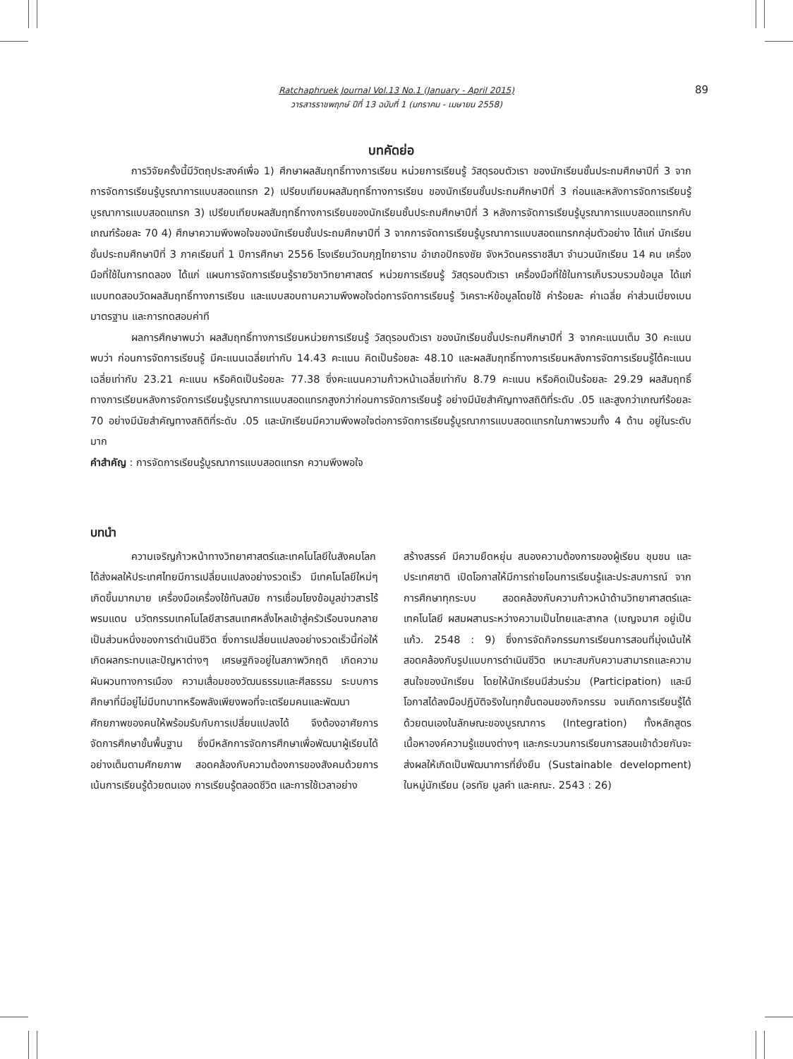89
Ratchaphruek Journal Vol.13 No.1 (January - April 2015)
วารสารราชพฤกษ์ ปีที่ 13 ฉบับที่ 1 (มกราคม - เมษายน 2558)
บทคัดย่อ
การวิจัยครั้งนี้มีวัตถุประสงค์เพื่อ 1) ศึกษาผลสัมฤทธิ์ทางการเรียน หน่วยการเรียนรู้ วัสดุรอบตัวเรา ของนักเรียนชั้นประถมศึกษาปีที่ 3 จากการจัดการเรียนรู้บูรณาการแบบสอดแทรก 2) เปรียบเทียบผลสัมฤทธิ์ทางการเรียน ของนักเรียนชั้นประถมศึกษาปีที่ 3 ก่อนและหลังการจัดการเรียนรู้บูรณาการแบบสอดแทรก 3) เปรียบเทียบผลสัมฤทธิ์ทางการเรียนของนักเรียนชั้นประถมศึกษาปีที่ 3 หลังการจัดการเรียนรู้บูรณาการแบบสอดแทรกกับเกณฑ์ร้อยละ 70 4) ศึกษาความพึงพอใจของนักเรียนชั้นประถมศึกษาปีที่ 3 จากการจัดการเรียนรู้บูรณาการแบบสอดแทรกกลุ่มตัวอย่าง ได้แก่ นักเรียนชั้นประถมศึกษาปีที่ 3 ภาคเรียนที่ 1 ปีการศึกษา 2556 โรงเรียนวัดมกุฎไทยาราม อำเภอปักธงชัย จังหวัดนครราชสีมา จำนวนนักเรียน 14 คน เครื่องมือที่ใช้ในการทดลอง ได้แก่ แผนการจัดการเรียนรู้รายวิชาวิทยาศาสตร์ หน่วยการเรียนรู้ วัสดุรอบตัวเรา เครื่องมือที่ใช้ในการเก็บรวบรวมข้อมูล ได้แก่ แบบทดสอบวัดผลสัมฤทธิ์ทางการเรียน และแบบสอบถามความพึงพอใจต่อการจัดการเรียนรู้ วิเคราะห์ข้อมูลโดยใช้ ค่าร้อยละ ค่าเฉลี่ย ค่าส่วนเบี่ยงเบนมาตรฐาน และการทดสอบค่าที
ผลการศึกษาพบว่า ผลสัมฤทธิ์ทางการเรียนหน่วยการเรียนรู้ วัสดุรอบตัวเรา ของนักเรียนชั้นประถมศึกษาปีที่ 3 จากคะแนนเต็ม 30 คะแนน พบว่า ก่อนการจัดการเรียนรู้ มีคะแนนเฉลี่ยเท่ากับ 14.43 คะแนน คิดเป็นร้อยละ 48.10 และผลสัมฤทธิ์ทางการเรียนหลังการจัดการเรียนรู้ได้คะแนนเฉลี่ยเท่ากับ 23.21 คะแนน หรือคิดเป็นร้อยละ 77.38 ซึ่งคะแนนความก้าวหน้าเฉลี่ยเท่ากับ 8.79 คะแนน หรือคิดเป็นร้อยละ 29.29 ผลสัมฤทธิ์ทางการเรียนหลังการจัดการเรียนรู้บูรณาการแบบสอดแทรกสูงกว่าก่อนการจัดการเรียนรู้ อย่างมีนัยสำคัญทางสถิติที่ระดับ .05 และสูงกว่าเกณฑ์ร้อยละ 70 อย่างมีนัยสำคัญทางสถิติที่ระดับ .05 และนักเรียนมีความพึงพอใจต่อการจัดการเรียนรู้บูรณาการแบบสอดแทรกในภาพรวมทั้ง 4 ด้าน อยู่ในระดับมาก
คำสำคัญ : การจัดการเรียนรู้บูรณาการแบบสอดแทรก ความพึงพอใจ
บทนำ
ความเจริญก้าวหน้าทางวิทยาศาสตร์และเทคโนโลยีในสังคมโลก ได้ส่งผลให้ประเทศไทยมีการเปลี่ยนแปลงอย่างรวดเร็ว มีเทคโนโลยีใหม่ๆ เกิดขึ้นมากมาย เครื่องมือเครื่องใช้ทันสมัย การเชื่อมโยงข้อมูลข่าวสารไร้พรมแดน นวัตกรรมเทคโนโลยีสารสนเทศหลั่งไหลเข้าสู่ครัวเรือนจนกลายเป็นส่วนหนึ่งของการดำเนินชีวิต ซึ่งการเปลี่ยนแปลงอย่างรวดเร็วนี้ก่อให้เกิดผลกระทบและปัญหาต่างๆ เศรษฐกิจอยู่ในสภาพวิกฤติ เกิดความผันผวนทางการเมือง ความเสื่อมของวัฒนธรรมและศีลธรรม ระบบการศึกษาที่มีอยู่ไม่มีบทบาทหรือพลังเพียงพอที่จะเตรียมคนและพัฒนาศักยภาพของคนให้พร้อมรับกับการเปลี่ยนแปลงได้ จึงต้องอาศัยการจัดการศึกษาขั้นพื้นฐาน ซึ่งมีหลักการจัดการศึกษาเพื่อพัฒนาผู้เรียนได้อย่างเต็มตามศักยภาพ สอดคล้องกับความต้องการของสังคมด้วยการเน้นการเรียนรู้ด้วยตนเอง การเรียนรู้ตลอดชีวิต และการใช้เวลาอย่าง
สร้างสรรค์ มีความยืดหยุ่น สนองความต้องการของผู้เรียน ชุมชน และประเทศชาติ เปิดโอกาสให้มีการถ่ายโอนการเรียนรู้และประสบการณ์ จากการศึกษาทุกระบบ สอดคล้องกับความก้าวหน้าด้านวิทยาศาสตร์และเทคโนโลยี ผสมผสานระหว่างความเป็นไทยและสากล (เบญจมาศ อยู่เป็นแก้ว. 2548 : 9) ซึ่งการจัดกิจกรรมการเรียนการสอนที่มุ่งเน้นให้สอดคล้องกับรูปแบบการดำเนินชีวิต เหมาะสมกับความสามารถและความสนใจของนักเรียน โดยให้นักเรียนมีส่วนร่วม (Participation) และมีโอกาสได้ลงมือปฏิบัติจริงในทุกขั้นตอนของกิจกรรม จนเกิดการเรียนรู้ได้ด้วยตนเองในลักษณะของบูรณาการ (Integration) ทั้งหลักสูตร เนื้อหาองค์ความรู้แขนงต่างๆ และกระบวนการเรียนการสอนเข้าด้วยกันจะส่งผลให้เกิดเป็นพัฒนาการที่ยั่งยืน (Sustainable development) ในหมู่นักเรียน (อรทัย มูลคำ และคณะ. 2543 : 26)